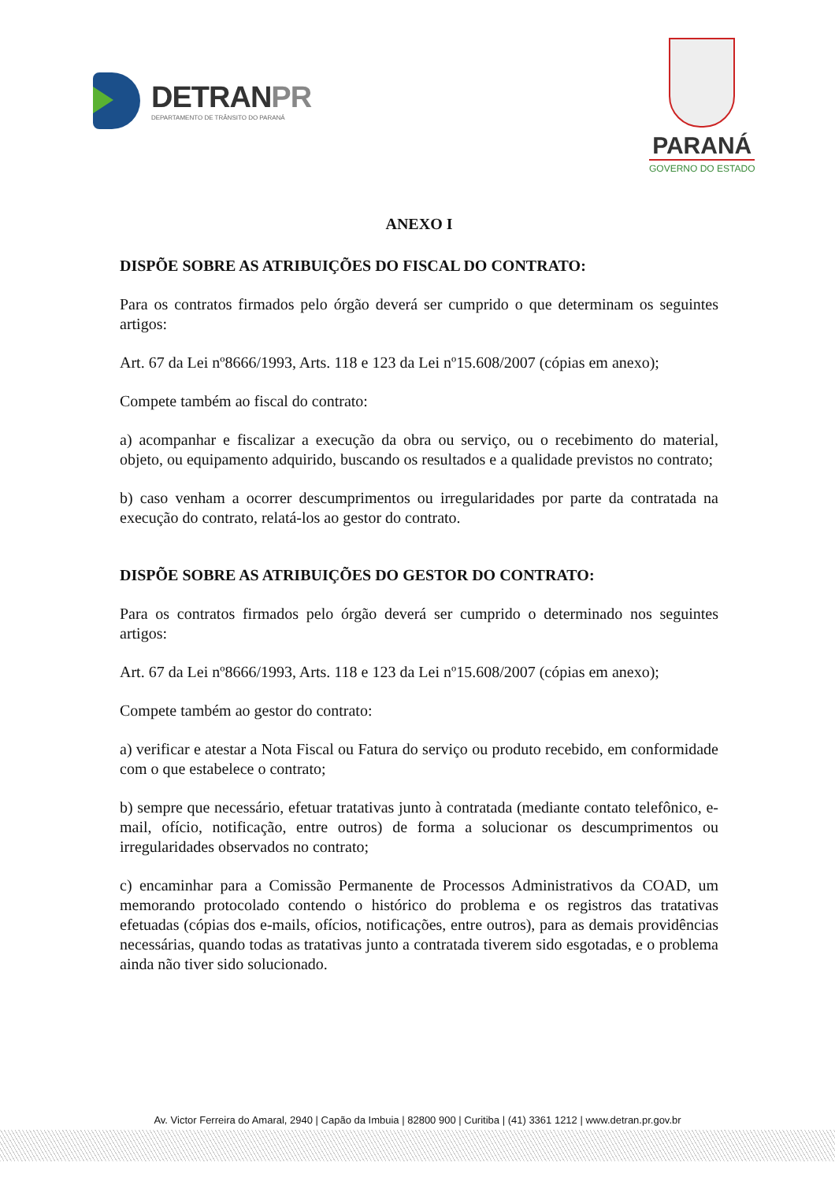DETRANPR
DEPARTAMENTO DE TRÂNSITO DO PARANÁ
PARANÁ
GOVERNO DO ESTADO
ANEXO I
DISPÕE SOBRE AS ATRIBUIÇÕES DO FISCAL DO CONTRATO:
Para os contratos firmados pelo órgão deverá ser cumprido o que determinam os seguintes artigos:
Art. 67 da Lei nº8666/1993, Arts. 118 e 123 da Lei nº15.608/2007 (cópias em anexo);
Compete também ao fiscal do contrato:
a) acompanhar e fiscalizar a execução da obra ou serviço, ou o recebimento do material, objeto, ou equipamento adquirido, buscando os resultados e a qualidade previstos no contrato;
b) caso venham a ocorrer descumprimentos ou irregularidades por parte da contratada na execução do contrato, relatá-los ao gestor do contrato.
DISPÕE SOBRE AS ATRIBUIÇÕES DO GESTOR DO CONTRATO:
Para os contratos firmados pelo órgão deverá ser cumprido o determinado nos seguintes artigos:
Art. 67 da Lei nº8666/1993, Arts. 118 e 123 da Lei nº15.608/2007 (cópias em anexo);
Compete também ao gestor do contrato:
a) verificar e atestar a Nota Fiscal ou Fatura do serviço ou produto recebido, em conformidade com o que estabelece o contrato;
b) sempre que necessário, efetuar tratativas junto à contratada (mediante contato telefônico, e-mail, ofício, notificação, entre outros) de forma a solucionar os descumprimentos ou irregularidades observados no contrato;
c) encaminhar para a Comissão Permanente de Processos Administrativos da COAD, um memorando protocolado contendo o histórico do problema e os registros das tratativas efetuadas (cópias dos e-mails, ofícios, notificações, entre outros), para as demais providências necessárias, quando todas as tratativas junto a contratada tiverem sido esgotadas, e o problema ainda não tiver sido solucionado.
Av. Victor Ferreira do Amaral, 2940 | Capão da Imbuia | 82800 900 | Curitiba | (41) 3361 1212 | www.detran.pr.gov.br